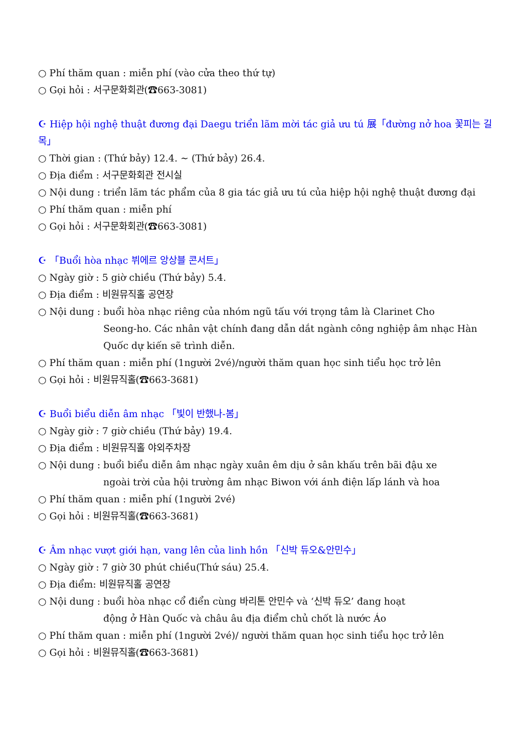○ Phí thăm quan : miễn phí (vào cửa theo thứ tự)
○ Gọi hỏi : 서구문화회관(☎663-3081)
☪ Hiệp hội nghệ thuật đương đại Daegu triển lãm mời tác giả ưu tú 展「đường nở hoa 꽃피는 길목」
○ Thời gian : (Thứ bảy) 12.4. ~ (Thứ bảy) 26.4.
○ Địa điểm : 서구문화회관 전시실
○ Nội dung : triển lãm tác phẩm của 8 gia tác giả ưu tú của hiệp hội nghệ thuật đương đại
○ Phí thăm quan : miễn phí
○ Gọi hỏi : 서구문화회관(☎663-3081)
☪ 「Buổi hòa nhạc 뷔에르 앙상블 콘서트」
○ Ngày giờ : 5 giờ chiều (Thứ bảy) 5.4.
○ Địa điểm : 비원뮤직홀 공연장
○ Nội dung : buổi hòa nhạc riêng của nhóm ngũ tấu với trọng tâm là Clarinet Cho
Seong-ho. Các nhân vật chính đang dẫn dắt ngành công nghiệp âm nhạc Hàn Quốc dự kiến sẽ trình diễn.
○ Phí thăm quan : miễn phí (1người 2vé)/người thăm quan học sinh tiểu học trở lên
○ Gọi hỏi : 비원뮤직홀(☎663-3681)
☪ Buổi biểu diễn âm nhạc 「빛이 반했나-봄」
○ Ngày giờ : 7 giờ chiều (Thứ bảy) 19.4.
○ Địa điểm : 비원뮤직홀 야외주차장
○ Nội dung : buổi biểu diễn âm nhạc ngày xuân êm dịu ở sân khấu trên bãi đậu xe
ngoài trời của hội trường âm nhạc Biwon với ánh điện lấp lánh và hoa
○ Phí thăm quan : miễn phí (1người 2vé)
○ Gọi hỏi : 비원뮤직홀(☎663-3681)
☪ Âm nhạc vượt giới hạn, vang lên của linh hồn 「신박 듀오&안민수」
○ Ngày giờ : 7 giờ 30 phút chiều(Thứ sáu) 25.4.
○ Địa điểm: 비원뮤직홀 공연장
○ Nội dung : buổi hòa nhạc cổ điển cùng 바리톤 안민수 và ‘신박 듀오’ đang hoạt
động ở Hàn Quốc và châu âu địa điểm chủ chốt là nước Áo
○ Phí thăm quan : miễn phí (1người 2vé)/ người thăm quan học sinh tiểu học trở lên
○ Gọi hỏi : 비원뮤직홀(☎663-3681)